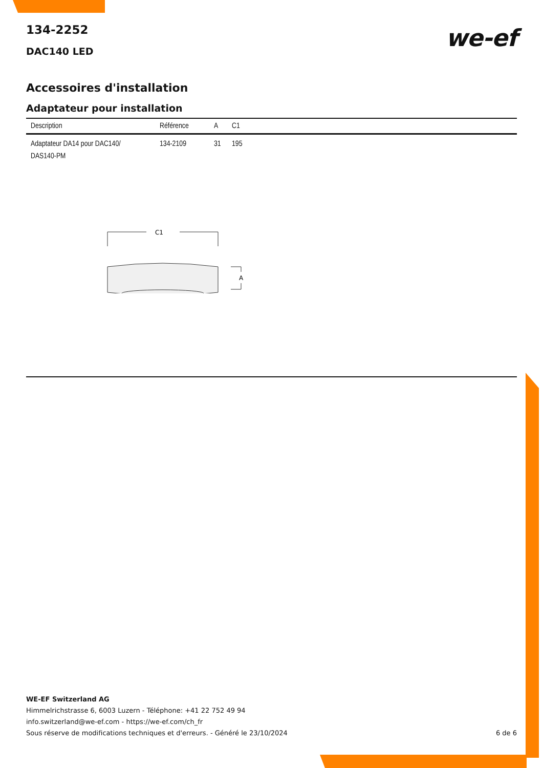we-ef
134-2252
DAC140 LED
Accessoires d'installation
Adaptateur pour installation
| Description | Référence | A | C1 |
| --- | --- | --- | --- |
| Adaptateur DA14 pour DAC140/ DAS140-PM | 134-2109 | 31 | 195 |
C1
A
WE-EF Switzerland AG
Himmelrichstrasse 6, 6003 Luzern - Téléphone: +41 22 752 49 94
info.switzerland@we-ef.com - https://we-ef.com/ch_fr
Sous réserve de modifications techniques et d'erreurs. - Généré le 23/10/2024 6 de 6